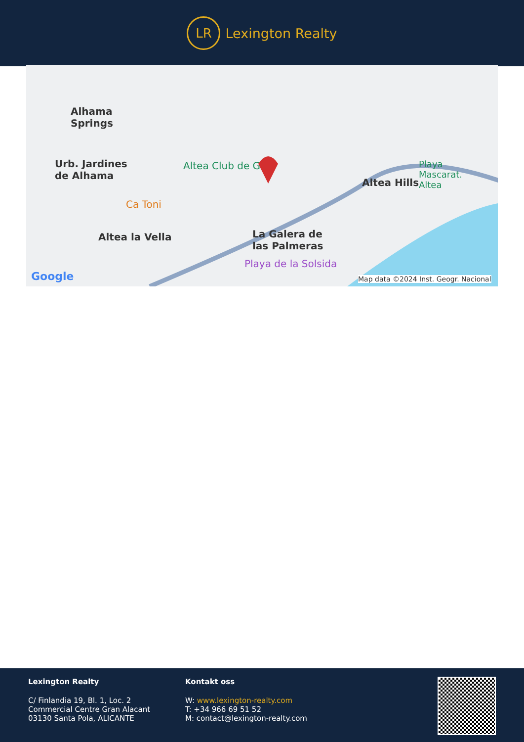LR
Lexington Realty
Alhama
Springs
Urb. Jardines
de Alhama
Altea Club de G
Ca Toni
Altea la Vella
Altea Hills
La Galera de
las Palmeras
Playa de la Solsida
Playa
Mascarat.
Altea
Google Map data ©2024 Inst. Geogr. Nacional
Lexington Realty
C/ Finlandia 19, Bl. 1, Loc. 2
Commercial Centre Gran Alacant
03130 Santa Pola, ALICANTE
Kontakt oss
W: www.lexington-realty.com
T: +34 966 69 51 52
M: contact@lexington-realty.com